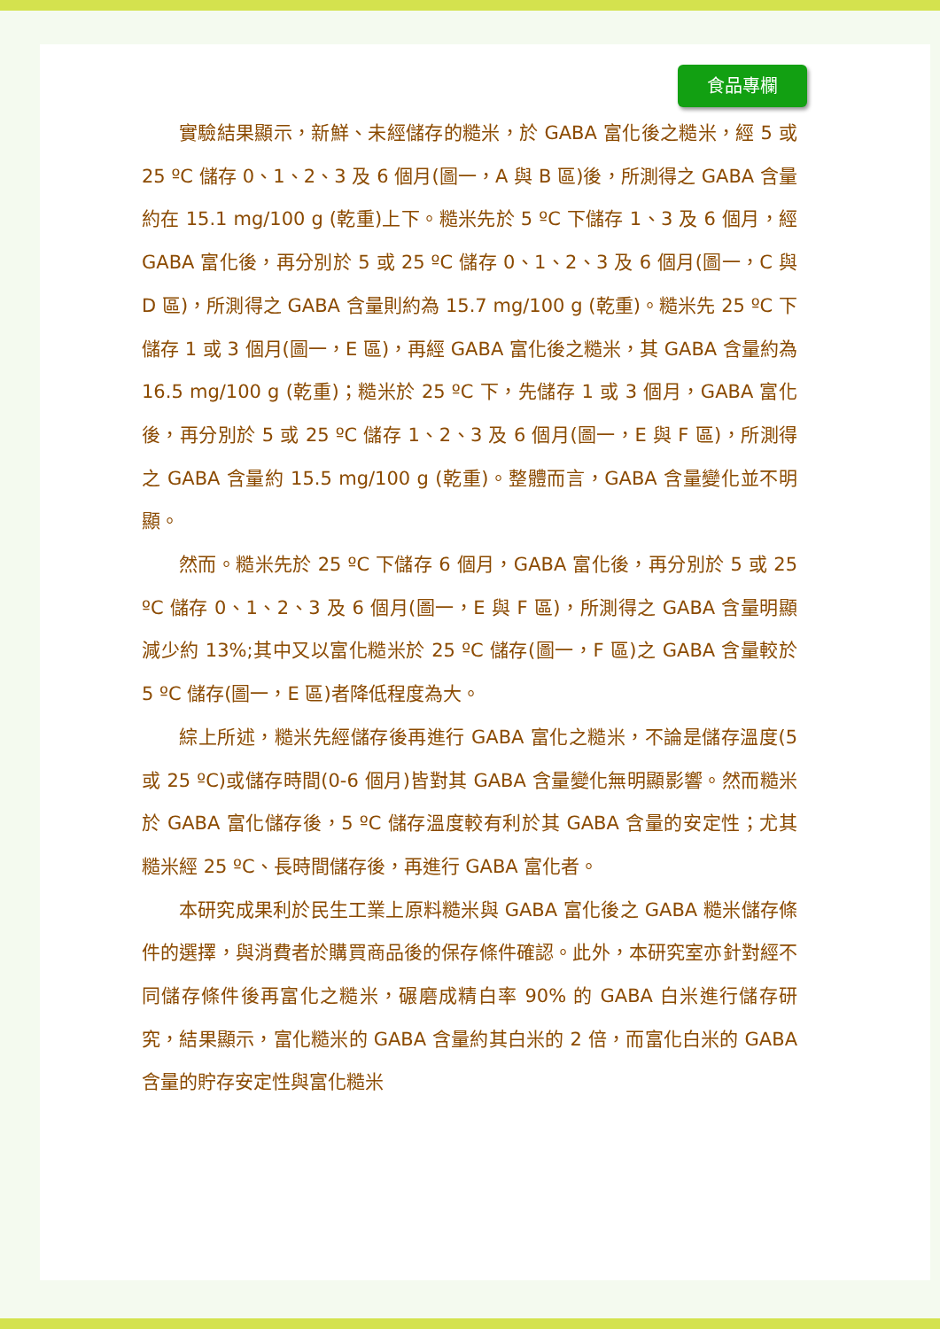食品專欄
實驗結果顯示，新鮮、未經儲存的糙米，於 GABA 富化後之糙米，經 5 或 25 ºC 儲存 0、1、2、3 及 6 個月(圖一，A 與 B 區)後，所測得之 GABA 含量約在 15.1 mg/100 g (乾重)上下。糙米先於 5 ºC 下儲存 1、3 及 6 個月，經 GABA 富化後，再分別於 5 或 25 ºC 儲存 0、1、2、3 及 6 個月(圖一，C 與 D 區)，所測得之 GABA 含量則約為 15.7 mg/100 g (乾重)。糙米先 25 ºC 下儲存 1 或 3 個月(圖一，E 區)，再經 GABA 富化後之糙米，其 GABA 含量約為 16.5 mg/100 g (乾重)；糙米於 25 ºC 下，先儲存 1 或 3 個月，GABA 富化後，再分別於 5 或 25 ºC 儲存 1、2、3 及 6 個月(圖一，E 與 F 區)，所測得之 GABA 含量約 15.5 mg/100 g (乾重)。整體而言，GABA 含量變化並不明顯。
然而。糙米先於 25 ºC 下儲存 6 個月，GABA 富化後，再分別於 5 或 25 ºC 儲存 0、1、2、3 及 6 個月(圖一，E 與 F 區)，所測得之 GABA 含量明顯減少約 13%;其中又以富化糙米於 25 ºC 儲存(圖一，F 區)之 GABA 含量較於 5 ºC 儲存(圖一，E 區)者降低程度為大。
綜上所述，糙米先經儲存後再進行 GABA 富化之糙米，不論是儲存溫度(5 或 25 ºC)或儲存時間(0-6 個月)皆對其 GABA 含量變化無明顯影響。然而糙米於 GABA 富化儲存後，5 ºC 儲存溫度較有利於其 GABA 含量的安定性；尤其糙米經 25 ºC、長時間儲存後，再進行 GABA 富化者。
本研究成果利於民生工業上原料糙米與 GABA 富化後之 GABA 糙米儲存條件的選擇，與消費者於購買商品後的保存條件確認。此外，本研究室亦針對經不同儲存條件後再富化之糙米，碾磨成精白率 90% 的 GABA 白米進行儲存研究，結果顯示，富化糙米的 GABA 含量約其白米的 2 倍，而富化白米的 GABA 含量的貯存安定性與富化糙米